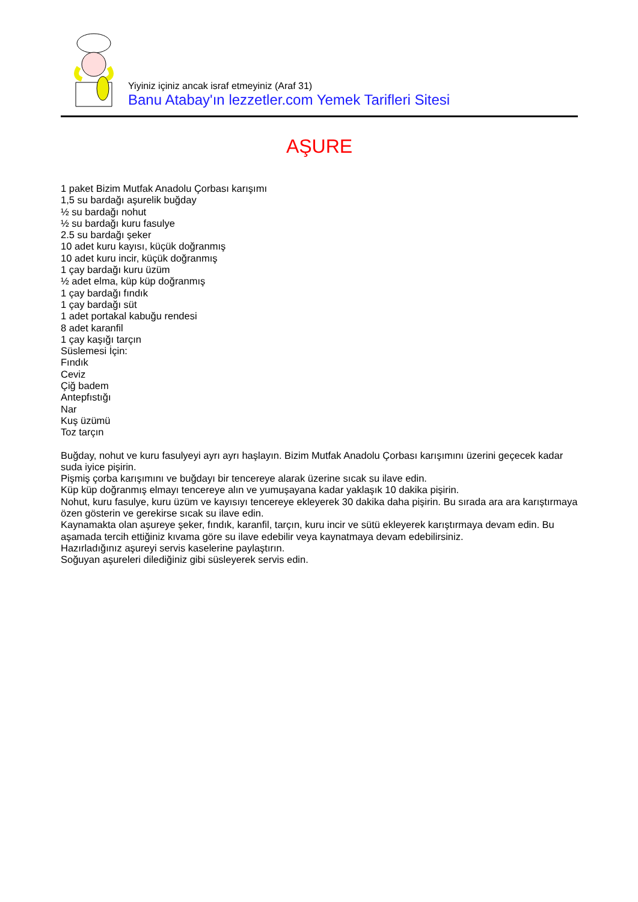Yiyiniz içiniz ancak israf etmeyiniz (Araf 31)
Banu Atabay'ın lezzetler.com Yemek Tarifleri Sitesi
AŞURE
1 paket Bizim Mutfak Anadolu Çorbası karışımı
1,5 su bardağı aşurelik buğday
½ su bardağı nohut
½ su bardağı kuru fasulye
2.5 su bardağı şeker
10 adet kuru kayısı, küçük doğranmış
10 adet kuru incir, küçük doğranmış
1 çay bardağı kuru üzüm
½ adet elma, küp küp doğranmış
1 çay bardağı fındık
1 çay bardağı süt
1 adet portakal kabuğu rendesi
8 adet karanfil
1 çay kaşığı tarçın
Süslemesi İçin:
Fındık
Ceviz
Çiğ badem
Antepfıstığı
Nar
Kuş üzümü
Toz tarçın
Buğday, nohut ve kuru fasulyeyi ayrı ayrı haşlayın. Bizim Mutfak Anadolu Çorbası karışımını üzerini geçecek kadar suda iyice pişirin.
Pişmiş çorba karışımını ve buğdayı bir tencereye alarak üzerine sıcak su ilave edin.
Küp küp doğranmış elmayı tencereye alın ve yumuşayana kadar yaklaşık 10 dakika pişirin.
Nohut, kuru fasulye, kuru üzüm ve kayısıyı tencereye ekleyerek 30 dakika daha pişirin. Bu sırada ara ara karıştırmaya özen gösterin ve gerekirse sıcak su ilave edin.
Kaynamakta olan aşureye şeker, fındık, karanfil, tarçın, kuru incir ve sütü ekleyerek karıştırmaya devam edin. Bu aşamada tercih ettiğiniz kıvama göre su ilave edebilir veya kaynatmaya devam edebilirsiniz.
Hazırladığınız aşureyi servis kaselerine paylaştırın.
Soğuyan aşureleri dilediğiniz gibi süsleyerek servis edin.